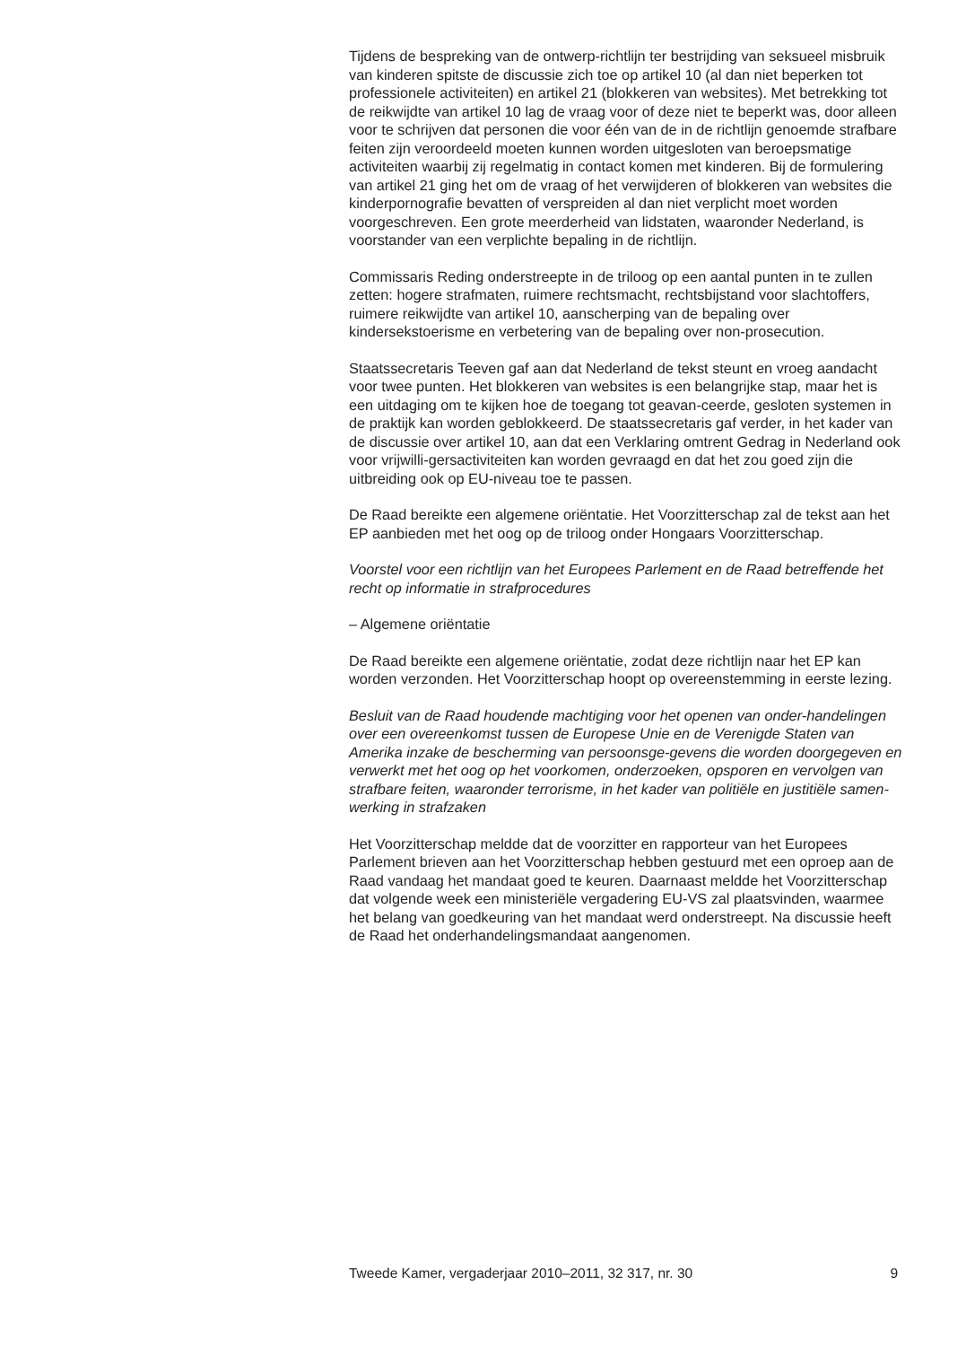Tijdens de bespreking van de ontwerp-richtlijn ter bestrijding van seksueel misbruik van kinderen spitste de discussie zich toe op artikel 10 (al dan niet beperken tot professionele activiteiten) en artikel 21 (blokkeren van websites). Met betrekking tot de reikwijdte van artikel 10 lag de vraag voor of deze niet te beperkt was, door alleen voor te schrijven dat personen die voor één van de in de richtlijn genoemde strafbare feiten zijn veroordeeld moeten kunnen worden uitgesloten van beroepsmatige activiteiten waarbij zij regelmatig in contact komen met kinderen. Bij de formulering van artikel 21 ging het om de vraag of het verwijderen of blokkeren van websites die kinderpornografie bevatten of verspreiden al dan niet verplicht moet worden voorgeschreven. Een grote meerderheid van lidstaten, waaronder Nederland, is voorstander van een verplichte bepaling in de richtlijn.
Commissaris Reding onderstreepte in de triloog op een aantal punten in te zullen zetten: hogere strafmaten, ruimere rechtsmacht, rechtsbijstand voor slachtoffers, ruimere reikwijdte van artikel 10, aanscherping van de bepaling over kindersekstoerisme en verbetering van de bepaling over non-prosecution.
Staatssecretaris Teeven gaf aan dat Nederland de tekst steunt en vroeg aandacht voor twee punten. Het blokkeren van websites is een belangrijke stap, maar het is een uitdaging om te kijken hoe de toegang tot geavan-ceerde, gesloten systemen in de praktijk kan worden geblokkeerd. De staatssecretaris gaf verder, in het kader van de discussie over artikel 10, aan dat een Verklaring omtrent Gedrag in Nederland ook voor vrijwilli-gersactiviteiten kan worden gevraagd en dat het zou goed zijn die uitbreiding ook op EU-niveau toe te passen.
De Raad bereikte een algemene oriëntatie. Het Voorzitterschap zal de tekst aan het EP aanbieden met het oog op de triloog onder Hongaars Voorzitterschap.
Voorstel voor een richtlijn van het Europees Parlement en de Raad betreffende het recht op informatie in strafprocedures
– Algemene oriëntatie
De Raad bereikte een algemene oriëntatie, zodat deze richtlijn naar het EP kan worden verzonden. Het Voorzitterschap hoopt op overeenstemming in eerste lezing.
Besluit van de Raad houdende machtiging voor het openen van onder-handelingen over een overeenkomst tussen de Europese Unie en de Verenigde Staten van Amerika inzake de bescherming van persoonsge-gevens die worden doorgegeven en verwerkt met het oog op het voorkomen, onderzoeken, opsporen en vervolgen van strafbare feiten, waaronder terrorisme, in het kader van politiële en justitiële samen-werking in strafzaken
Het Voorzitterschap meldde dat de voorzitter en rapporteur van het Europees Parlement brieven aan het Voorzitterschap hebben gestuurd met een oproep aan de Raad vandaag het mandaat goed te keuren. Daarnaast meldde het Voorzitterschap dat volgende week een ministeriële vergadering EU-VS zal plaatsvinden, waarmee het belang van goedkeuring van het mandaat werd onderstreept. Na discussie heeft de Raad het onderhandelingsmandaat aangenomen.
Tweede Kamer, vergaderjaar 2010–2011, 32 317, nr. 30 9